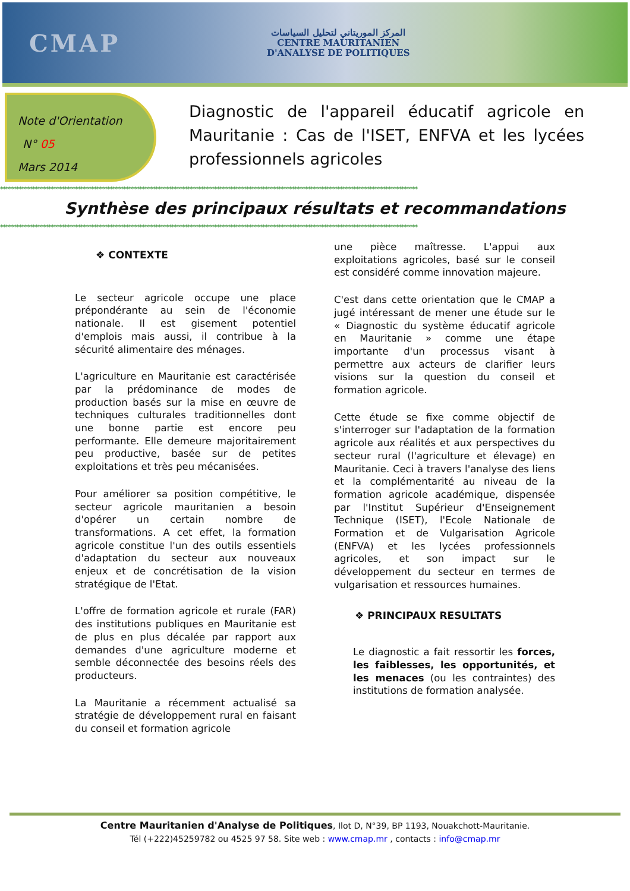CMAP
المركز الموريتاني لتحليل السياسات
CENTRE MAURITANIEN
D'ANALYSE DE POLITIQUES
Note d'Orientation
N° 05
Mars 2014
Diagnostic de l'appareil éducatif agricole en Mauritanie : Cas de l'ISET, ENFVA et les lycées professionnels agricoles
************************************************************************************************************************************************************
Synthèse des principaux résultats et recommandations
************************************************************************************************************************************************************
❖ CONTEXTE
Le secteur agricole occupe une place prépondérante au sein de l'économie nationale. Il est gisement potentiel d'emplois mais aussi, il contribue à la sécurité alimentaire des ménages.
L'agriculture en Mauritanie est caractérisée par la prédominance de modes de production basés sur la mise en œuvre de techniques culturales traditionnelles dont une bonne partie est encore peu performante. Elle demeure majoritairement peu productive, basée sur de petites exploitations et très peu mécanisées.
Pour améliorer sa position compétitive, le secteur agricole mauritanien a besoin d'opérer un certain nombre de transformations. A cet effet, la formation agricole constitue l'un des outils essentiels d'adaptation du secteur aux nouveaux enjeux et de concrétisation de la vision stratégique de l'Etat.
L'offre de formation agricole et rurale (FAR) des institutions publiques en Mauritanie est de plus en plus décalée par rapport aux demandes d'une agriculture moderne et semble déconnectée des besoins réels des producteurs.
La Mauritanie a récemment actualisé sa stratégie de développement rural en faisant du conseil et formation agricole
une pièce maîtresse. L'appui aux exploitations agricoles, basé sur le conseil est considéré comme innovation majeure.
C'est dans cette orientation que le CMAP a jugé intéressant de mener une étude sur le « Diagnostic du système éducatif agricole en Mauritanie » comme une étape importante d'un processus visant à permettre aux acteurs de clarifier leurs visions sur la question du conseil et formation agricole.
Cette étude se fixe comme objectif de s'interroger sur l'adaptation de la formation agricole aux réalités et aux perspectives du secteur rural (l'agriculture et élevage) en Mauritanie. Ceci à travers l'analyse des liens et la complémentarité au niveau de la formation agricole académique, dispensée par l'Institut Supérieur d'Enseignement Technique (ISET), l'Ecole Nationale de Formation et de Vulgarisation Agricole (ENFVA) et les lycées professionnels agricoles, et son impact sur le développement du secteur en termes de vulgarisation et ressources humaines.
❖ PRINCIPAUX RESULTATS
Le diagnostic a fait ressortir les forces, les faiblesses, les opportunités, et les menaces (ou les contraintes) des institutions de formation analysée.
Centre Mauritanien d'Analyse de Politiques, Ilot D, N°39, BP 1193, Nouakchott-Mauritanie.
Tél (+222)45259782 ou 4525 97 58. Site web : www.cmap.mr , contacts : info@cmap.mr